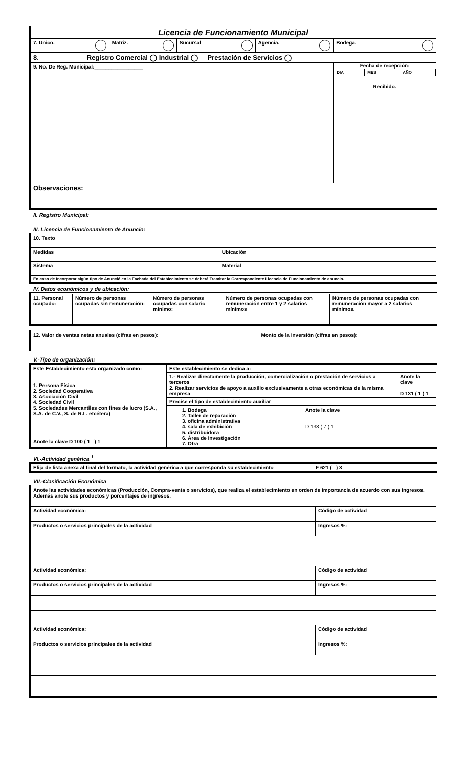| Licencia de Funcionamiento Municipal | | | | |
| 7. Unico. | Matriz. | Sucursal | Agencia. | Bodega. |
| 8. Registro Comercial ◯ Industrial ◯ Prestación de Servicios ◯ | | | | |
| 9. No. De Reg. Municipal:_________________ | | | | Fecha de recepción: / DIA / MES / AÑO / Recibido. |
| Observaciones: | | | | |
II. Registro Municipal:
III. Licencia de Funcionamiento de Anuncio:
| 10. Texto | |
| Medidas | Ubicación |
| Sistema | Material |
| En caso de Incorporar algún tipo de Anunció en la Fachada del Establecimiento se deberá Tramitar la Correspondiente Licencia de Funcionamiento de anuncio. | |
IV. Datos económicos y de ubicación:
| 11. Personal ocupado: | Número de personas ocupadas sin remuneración: | Número de personas ocupadas con salario mínimo: | Número de personas ocupadas con remuneración entre 1 y 2 salarios mínimos | Número de personas ocupadas con remuneración mayor a 2 salarios mínimos. |
| 12. Valor de ventas netas anuales (cifras en pesos): | Monto de la inversión (cifras en pesos): |
V.-Tipo de organización:
| Este Establecimiento esta organizado como: 1. Persona Física 2. Sociedad Cooperativa 3. Asociación Civil 4. Sociedad Civil 5. Sociedades Mercantiles con fines de lucro (S.A., S.A. de C.V., S. de R.L. etcétera) Anote la clave D 100 ( 1 ) 1 | Este establecimiento se dedica a: | |
| | 1.- Realizar directamente la producción, comercialización o prestación de servicios a terceros 2. Realizar servicios de apoyo a auxilio exclusivamente a otras económicas de la misma empresa | Anote la clave D 131 ( 1 ) 1 |
| | Precise el tipo de establecimiento auxiliar | |
| | Anote la clave D 138 ( 7 ) 1 1. Bodega 2. Taller de reparación 3. oficina administrativa 4. sala de exhibición 5. distribuidora 6. Área de investigación 7. Otra | |
VI.-Actividad genérica <sup>1</sup>
| Elija de lista anexa al final del formato, la actividad genérica a que corresponda su establecimiento | F 621 ( ) 3 |
VII.-Clasificación Económica
| Anote las actividades económicas (Producción, Compra-venta o servicios), que realiza el establecimiento en orden de importancia de acuerdo con sus ingresos. Además anote sus productos y porcentajes de ingresos. | |
| Actividad económica: | Código de actividad |
| Productos o servicios principales de la actividad | Ingresos %: |
| Actividad económica: | Código de actividad |
| Productos o servicios principales de la actividad | Ingresos %: |
| Actividad económica: | Código de actividad |
| Productos o servicios principales de la actividad | Ingresos %: |